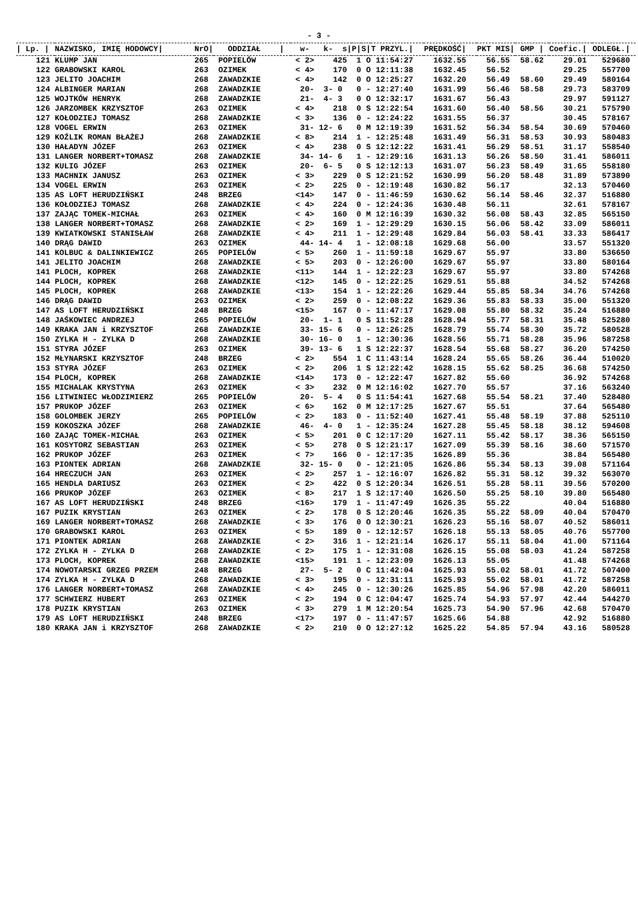- 3 -
| / Lp. / | NAZWISKO, IMIĘ HODOWCY/ | NrO/ | ODDZIAŁ / | w- k- s/ | P/ | S/ | T PRZYL./ | PRĘDKOŚĆ/ | PKT MIS/ | GMP / | Coefic./ | ODLEGŁ./ |
| --- | --- | --- | --- | --- | --- | --- | --- | --- | --- | --- | --- | --- |
| 121 | KLUMP JAN | 265 | POPIELÓW | < 2> 425 | 1 | O | 11:54:27 | 1632.55 | 56.55 | 58.62 | 29.01 | 529680 |
| 122 | GRABOWSKI KAROL | 263 | OZIMEK | < 4> 170 | 0 | O | 12:11:38 | 1632.45 | 56.52 | | 29.25 | 557700 |
| 123 | JELITO JOACHIM | 268 | ZAWADZKIE | < 4> 142 | 0 | O | 12:25:27 | 1632.20 | 56.49 | 58.60 | 29.49 | 580164 |
| 124 | ALBINGER MARIAN | 268 | ZAWADZKIE | 20- 3- 0 | 0 | - | 12:27:40 | 1631.99 | 56.46 | 58.58 | 29.73 | 583709 |
| 125 | WOJTKÓW HENRYK | 268 | ZAWADZKIE | 21- 4- 3 | 0 | O | 12:32:17 | 1631.67 | 56.43 | | 29.97 | 591127 |
| 126 | JARZOMBEK KRZYSZTOF | 263 | OZIMEK | < 4> 218 | 0 | S | 12:22:54 | 1631.60 | 56.40 | 58.56 | 30.21 | 575790 |
| 127 | KOŁODZIEJ TOMASZ | 268 | ZAWADZKIE | < 3> 136 | 0 | - | 12:24:22 | 1631.55 | 56.37 | | 30.45 | 578167 |
| 128 | VOGEL ERWIN | 263 | OZIMEK | 31- 12- 6 | 0 | M | 12:19:39 | 1631.52 | 56.34 | 58.54 | 30.69 | 570460 |
| 129 | KOŹLIK ROMAN BŁAŻEJ | 268 | ZAWADZKIE | < 8> 214 | 1 | - | 12:25:48 | 1631.49 | 56.31 | 58.53 | 30.93 | 580483 |
| 130 | HAŁADYN JÓZEF | 263 | OZIMEK | < 4> 238 | 0 | S | 12:12:22 | 1631.41 | 56.29 | 58.51 | 31.17 | 558540 |
| 131 | LANGER NORBERT+TOMASZ | 268 | ZAWADZKIE | 34- 14- 6 | 1 | - | 12:29:16 | 1631.13 | 56.26 | 58.50 | 31.41 | 586011 |
| 132 | KULIG JÓZEF | 263 | OZIMEK | 20- 6- 5 | 0 | S | 12:12:13 | 1631.07 | 56.23 | 58.49 | 31.65 | 558180 |
| 133 | MACHNIK JANUSZ | 263 | OZIMEK | < 3> 229 | 0 | S | 12:21:52 | 1630.99 | 56.20 | 58.48 | 31.89 | 573890 |
| 134 | VOGEL ERWIN | 263 | OZIMEK | < 2> 225 | 0 | - | 12:19:48 | 1630.82 | 56.17 | | 32.13 | 570460 |
| 135 | AS LOFT HERUDZIŃSKI | 248 | BRZEG | <14> 147 | 0 | - | 11:46:59 | 1630.62 | 56.14 | 58.46 | 32.37 | 516880 |
| 136 | KOŁODZIEJ TOMASZ | 268 | ZAWADZKIE | < 4> 224 | 0 | - | 12:24:36 | 1630.48 | 56.11 | | 32.61 | 578167 |
| 137 | ZAJĄC TOMEK-MICHAŁ | 263 | OZIMEK | < 4> 160 | 0 | M | 12:16:39 | 1630.32 | 56.08 | 58.43 | 32.85 | 565150 |
| 138 | LANGER NORBERT+TOMASZ | 268 | ZAWADZKIE | < 2> 169 | 1 | - | 12:29:29 | 1630.15 | 56.06 | 58.42 | 33.09 | 586011 |
| 139 | KWIATKOWSKI STANISŁAW | 268 | ZAWADZKIE | < 4> 211 | 1 | - | 12:29:48 | 1629.84 | 56.03 | 58.41 | 33.33 | 586417 |
| 140 | DRĄG DAWID | 263 | OZIMEK | 44- 14- 4 | 1 | - | 12:08:18 | 1629.68 | 56.00 | | 33.57 | 551320 |
| 141 | KOLBUC & DALINKIEWICZ | 265 | POPIELÓW | < 5> 260 | 1 | - | 11:59:18 | 1629.67 | 55.97 | | 33.80 | 536650 |
| 141 | JELITO JOACHIM | 268 | ZAWADZKIE | < 5> 203 | 0 | - | 12:26:00 | 1629.67 | 55.97 | | 33.80 | 580164 |
| 141 | PLOCH, KOPREK | 268 | ZAWADZKIE | <11> 144 | 1 | - | 12:22:23 | 1629.67 | 55.97 | | 33.80 | 574268 |
| 144 | PLOCH, KOPREK | 268 | ZAWADZKIE | <12> 145 | 0 | - | 12:22:25 | 1629.51 | 55.88 | | 34.52 | 574268 |
| 145 | PLOCH, KOPREK | 268 | ZAWADZKIE | <13> 154 | 1 | - | 12:22:26 | 1629.44 | 55.85 | 58.34 | 34.76 | 574268 |
| 146 | DRĄG DAWID | 263 | OZIMEK | < 2> 259 | 0 | - | 12:08:22 | 1629.36 | 55.83 | 58.33 | 35.00 | 551320 |
| 147 | AS LOFT HERUDZIŃSKI | 248 | BRZEG | <15> 167 | 0 | - | 11:47:17 | 1629.08 | 55.80 | 58.32 | 35.24 | 516880 |
| 148 | JAŚKOWIEC ANDRZEJ | 265 | POPIELÓW | 20- 1- 1 | 0 | S | 11:52:28 | 1628.94 | 55.77 | 58.31 | 35.48 | 525280 |
| 149 | KRAKA JAN i KRZYSZTOF | 268 | ZAWADZKIE | 33- 15- 6 | 0 | - | 12:26:25 | 1628.79 | 55.74 | 58.30 | 35.72 | 580528 |
| 150 | ZYLKA H - ZYLKA D | 268 | ZAWADZKIE | 30- 16- 0 | 1 | - | 12:30:36 | 1628.56 | 55.71 | 58.28 | 35.96 | 587258 |
| 151 | STYRA JÓZEF | 263 | OZIMEK | 39- 13- 6 | 1 | S | 12:22:37 | 1628.54 | 55.68 | 58.27 | 36.20 | 574250 |
| 152 | MŁYNARSKI KRZYSZTOF | 248 | BRZEG | < 2> 554 | 1 | C | 11:43:14 | 1628.24 | 55.65 | 58.26 | 36.44 | 510020 |
| 153 | STYRA JÓZEF | 263 | OZIMEK | < 2> 206 | 1 | S | 12:22:42 | 1628.15 | 55.62 | 58.25 | 36.68 | 574250 |
| 154 | PLOCH, KOPREK | 268 | ZAWADZKIE | <14> 173 | 0 | - | 12:22:47 | 1627.82 | 55.60 | | 36.92 | 574268 |
| 155 | MICHALAK KRYSTYNA | 263 | OZIMEK | < 3> 232 | 0 | M | 12:16:02 | 1627.70 | 55.57 | | 37.16 | 563240 |
| 156 | LITWINIEC WŁODZIMIERZ | 265 | POPIELÓW | 20- 5- 4 | 0 | S | 11:54:41 | 1627.68 | 55.54 | 58.21 | 37.40 | 528480 |
| 157 | PRUKOP JÓZEF | 263 | OZIMEK | < 6> 162 | 0 | M | 12:17:25 | 1627.67 | 55.51 | | 37.64 | 565480 |
| 158 | GOLOMBEK JERZY | 265 | POPIELÓW | < 2> 183 | 0 | - | 11:52:40 | 1627.41 | 55.48 | 58.19 | 37.88 | 525110 |
| 159 | KOKOSZKA JÓZEF | 268 | ZAWADZKIE | 46- 4- 0 | 1 | - | 12:35:24 | 1627.28 | 55.45 | 58.18 | 38.12 | 594608 |
| 160 | ZAJĄC TOMEK-MICHAŁ | 263 | OZIMEK | < 5> 201 | 0 | C | 12:17:20 | 1627.11 | 55.42 | 58.17 | 38.36 | 565150 |
| 161 | KOSYTORZ SEBASTIAN | 263 | OZIMEK | < 5> 278 | 0 | S | 12:21:17 | 1627.09 | 55.39 | 58.16 | 38.60 | 571570 |
| 162 | PRUKOP JÓZEF | 263 | OZIMEK | < 7> 166 | 0 | - | 12:17:35 | 1626.89 | 55.36 | | 38.84 | 565480 |
| 163 | PIONTEK ADRIAN | 268 | ZAWADZKIE | 32- 15- 0 | 0 | - | 12:21:05 | 1626.86 | 55.34 | 58.13 | 39.08 | 571164 |
| 164 | HRECZUCH JAN | 263 | OZIMEK | < 2> 257 | 1 | - | 12:16:07 | 1626.82 | 55.31 | 58.12 | 39.32 | 563070 |
| 165 | HENDLA DARIUSZ | 263 | OZIMEK | < 2> 422 | 0 | S | 12:20:34 | 1626.51 | 55.28 | 58.11 | 39.56 | 570200 |
| 166 | PRUKOP JÓZEF | 263 | OZIMEK | < 8> 217 | 1 | S | 12:17:40 | 1626.50 | 55.25 | 58.10 | 39.80 | 565480 |
| 167 | AS LOFT HERUDZIŃSKI | 248 | BRZEG | <16> 179 | 1 | - | 11:47:49 | 1626.35 | 55.22 | | 40.04 | 516880 |
| 167 | PUZIK KRYSTIAN | 263 | OZIMEK | < 2> 178 | 0 | S | 12:20:46 | 1626.35 | 55.22 | 58.09 | 40.04 | 570470 |
| 169 | LANGER NORBERT+TOMASZ | 268 | ZAWADZKIE | < 3> 176 | 0 | O | 12:30:21 | 1626.23 | 55.16 | 58.07 | 40.52 | 586011 |
| 170 | GRABOWSKI KAROL | 263 | OZIMEK | < 5> 189 | 0 | - | 12:12:57 | 1626.18 | 55.13 | 58.05 | 40.76 | 557700 |
| 171 | PIONTEK ADRIAN | 268 | ZAWADZKIE | < 2> 316 | 1 | - | 12:21:14 | 1626.17 | 55.11 | 58.04 | 41.00 | 571164 |
| 172 | ZYLKA H - ZYLKA D | 268 | ZAWADZKIE | < 2> 175 | 1 | - | 12:31:08 | 1626.15 | 55.08 | 58.03 | 41.24 | 587258 |
| 173 | PLOCH, KOPREK | 268 | ZAWADZKIE | <15> 191 | 1 | - | 12:23:09 | 1626.13 | 55.05 | | 41.48 | 574268 |
| 174 | NOWOTARSKI GRZEG PRZEM | 248 | BRZEG | 27- 5- 2 | 0 | C | 11:42:04 | 1625.93 | 55.02 | 58.01 | 41.72 | 507400 |
| 174 | ZYLKA H - ZYLKA D | 268 | ZAWADZKIE | < 3> 195 | 0 | - | 12:31:11 | 1625.93 | 55.02 | 58.01 | 41.72 | 587258 |
| 176 | LANGER NORBERT+TOMASZ | 268 | ZAWADZKIE | < 4> 245 | 0 | - | 12:30:26 | 1625.85 | 54.96 | 57.98 | 42.20 | 586011 |
| 177 | SCHWIERZ HUBERT | 263 | OZIMEK | < 2> 194 | 0 | C | 12:04:47 | 1625.74 | 54.93 | 57.97 | 42.44 | 544270 |
| 178 | PUZIK KRYSTIAN | 263 | OZIMEK | < 3> 279 | 1 | M | 12:20:54 | 1625.73 | 54.90 | 57.96 | 42.68 | 570470 |
| 179 | AS LOFT HERUDZIŃSKI | 248 | BRZEG | <17> 197 | 0 | - | 11:47:57 | 1625.66 | 54.88 | | 42.92 | 516880 |
| 180 | KRAKA JAN i KRZYSZTOF | 268 | ZAWADZKIE | < 2> 210 | 0 | O | 12:27:12 | 1625.22 | 54.85 | 57.94 | 43.16 | 580528 |